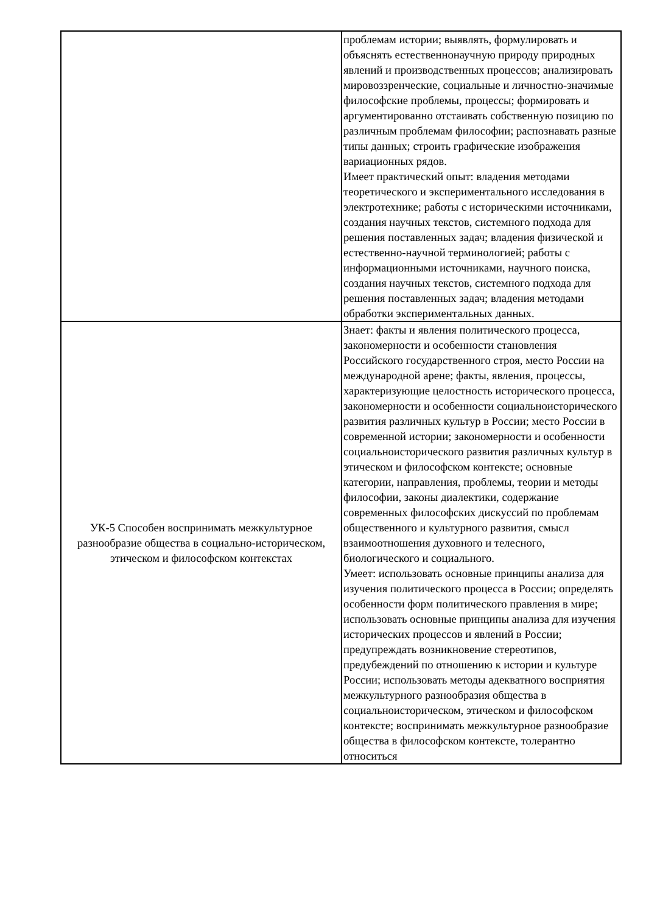| | проблемам истории; выявлять, формулировать и объяснять естественнонаучную природу природных явлений и производственных процессов; анализировать мировоззренческие, социальные и личностно-значимые философские проблемы, процессы; формировать и аргументированно отстаивать собственную позицию по различным проблемам философии; распознавать разные типы данных; строить графические изображения вариационных рядов. Имеет практический опыт: владения методами теоретического и экспериментального исследования в электротехнике; работы с историческими источниками, создания научных текстов, системного подхода для решения поставленных задач; владения физической и естественно-научной терминологией; работы с информационными источниками, научного поиска, создания научных текстов, системного подхода для решения поставленных задач; владения методами обработки экспериментальных данных. |
| УК-5 Способен воспринимать межкультурное разнообразие общества в социально-историческом, этическом и философском контекстах | Знает: факты и явления политического процесса, закономерности и особенности становления Российского государственного строя, место России на международной арене; факты, явления, процессы, характеризующие целостность исторического процесса, закономерности и особенности социальноисторического развития различных культур в России; место России в современной истории; закономерности и особенности социальноисторического развития различных культур в этическом и философском контексте; основные категории, направления, проблемы, теории и методы философии, законы диалектики, содержание современных философских дискуссий по проблемам общественного и культурного развития, смысл взаимоотношения духовного и телесного, биологического и социального. Умеет: использовать основные принципы анализа для изучения политического процесса в России; определять особенности форм политического правления в мире; использовать основные принципы анализа для изучения исторических процессов и явлений в России; предупреждать возникновение стереотипов, предубеждений по отношению к истории и культуре России; использовать методы адекватного восприятия межкультурного разнообразия общества в социальноисторическом, этическом и философском контексте; воспринимать межкультурное разнообразие общества в философском контексте, толерантно относиться |